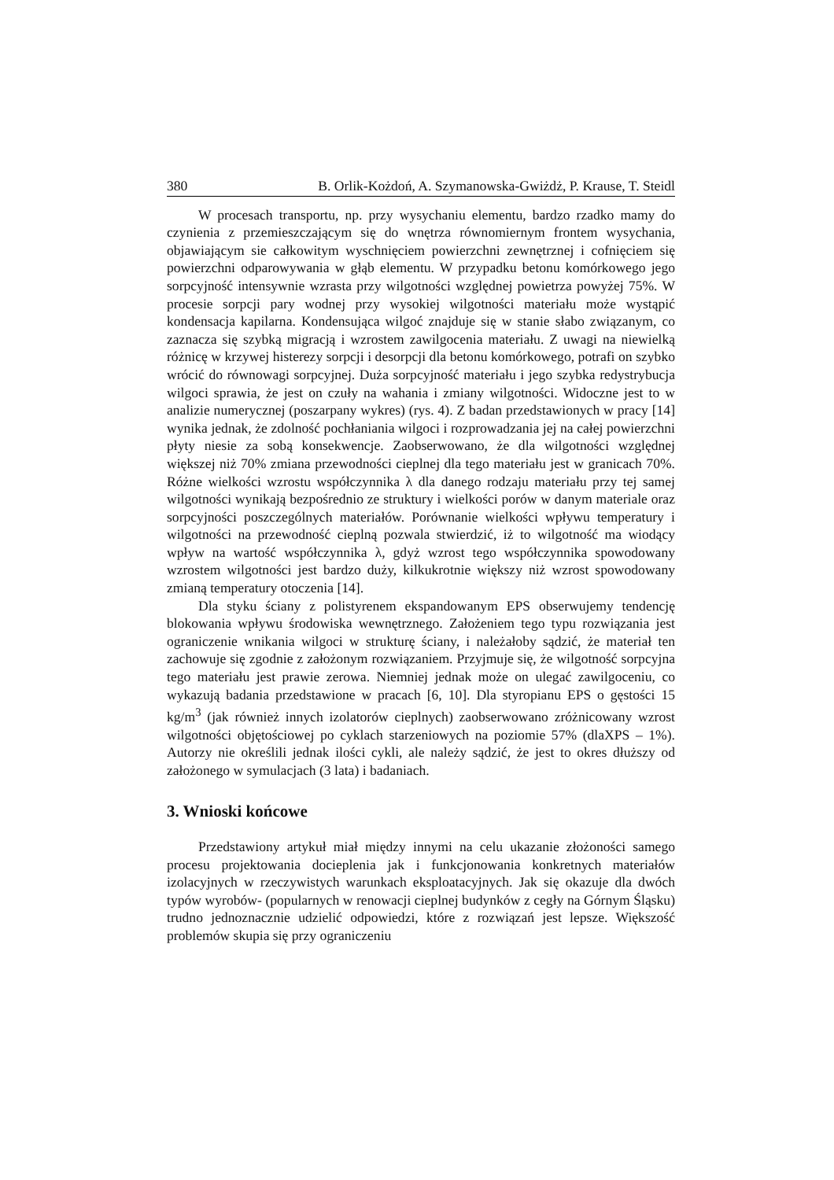380 B. Orlik-Kożdoń, A. Szymanowska-Gwiżdż, P. Krause, T. Steidl
W procesach transportu, np. przy wysychaniu elementu, bardzo rzadko mamy do czynienia z przemieszczającym się do wnętrza równomiernym frontem wysychania, objawiającym sie całkowitym wyschnięciem powierzchni zewnętrznej i cofnięciem się powierzchni odparowywania w głąb elementu. W przypadku betonu komórkowego jego sorpcyjność intensywnie wzrasta przy wilgotności względnej powietrza powyżej 75%. W procesie sorpcji pary wodnej przy wysokiej wilgotności materiału może wystąpić kondensacja kapilarna. Kondensująca wilgoć znajduje się w stanie słabo związanym, co zaznacza się szybką migracją i wzrostem zawilgocenia materiału. Z uwagi na niewielką różnicę w krzywej histerezy sorpcji i desorpcji dla betonu komórkowego, potrafi on szybko wrócić do równowagi sorpcyjnej. Duża sorpcyjność materiału i jego szybka redystrybucja wilgoci sprawia, że jest on czuły na wahania i zmiany wilgotności. Widoczne jest to w analizie numerycznej (poszarpany wykres) (rys. 4). Z badan przedstawionych w pracy [14] wynika jednak, że zdolność pochłaniania wilgoci i rozprowadzania jej na całej powierzchni płyty niesie za sobą konsekwencje. Zaobserwowano, że dla wilgotności względnej większej niż 70% zmiana przewodności cieplnej dla tego materiału jest w granicach 70%. Różne wielkości wzrostu współczynnika λ dla danego rodzaju materiału przy tej samej wilgotności wynikają bezpośrednio ze struktury i wielkości porów w danym materiale oraz sorpcyjności poszczególnych materiałów. Porównanie wielkości wpływu temperatury i wilgotności na przewodność cieplną pozwala stwierdzić, iż to wilgotność ma wiodący wpływ na wartość współczynnika λ, gdyż wzrost tego współczynnika spowodowany wzrostem wilgotności jest bardzo duży, kilkukrotnie większy niż wzrost spowodowany zmianą temperatury otoczenia [14].
Dla styku ściany z polistyrenem ekspandowanym EPS obserwujemy tendencję blokowania wpływu środowiska wewnętrznego. Założeniem tego typu rozwiązania jest ograniczenie wnikania wilgoci w strukturę ściany, i należałoby sądzić, że materiał ten zachowuje się zgodnie z założonym rozwiązaniem. Przyjmuje się, że wilgotność sorpcyjna tego materiału jest prawie zerowa. Niemniej jednak może on ulegać zawilgoceniu, co wykazują badania przedstawione w pracach [6, 10]. Dla styropianu EPS o gęstości 15 kg/m<sup>3</sup> (jak również innych izolatorów cieplnych) zaobserwowano zróżnicowany wzrost wilgotności objętościowej po cyklach starzeniowych na poziomie 57% (dlaXPS – 1%). Autorzy nie określili jednak ilości cykli, ale należy sądzić, że jest to okres dłuższy od założonego w symulacjach (3 lata) i badaniach.
3. Wnioski końcowe
Przedstawiony artykuł miał między innymi na celu ukazanie złożoności samego procesu projektowania docieplenia jak i funkcjonowania konkretnych materiałów izolacyjnych w rzeczywistych warunkach eksploatacyjnych. Jak się okazuje dla dwóch typów wyrobów- (popularnych w renowacji cieplnej budynków z cegły na Górnym Śląsku) trudno jednoznacznie udzielić odpowiedzi, które z rozwiązań jest lepsze. Większość problemów skupia się przy ograniczeniu